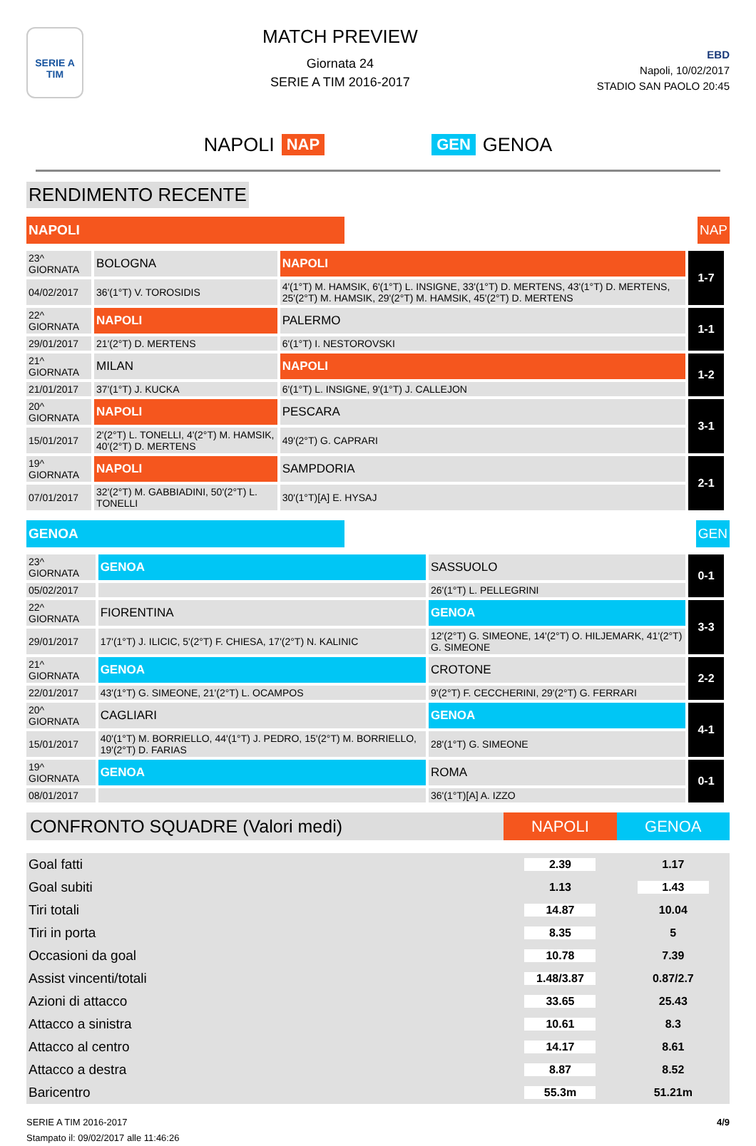SERIE A
TIM
MATCH PREVIEW
Giornata 24
SERIE A TIM 2016-2017
EBD
Napoli, 10/02/2017
STADIO SAN PAOLO 20:45
NAPOLI NAP GEN GENOA
RENDIMENTO RECENTE
NAPOLI NAP
| 23^ GIORNATA | BOLOGNA | NAPOLI | 1-7 |
| 04/02/2017 | 36'(1°T) V. TOROSIDIS | 4'(1°T) M. HAMSIK, 6'(1°T) L. INSIGNE, 33'(1°T) D. MERTENS, 43'(1°T) D. MERTENS, 25'(2°T) M. HAMSIK, 29'(2°T) M. HAMSIK, 45'(2°T) D. MERTENS | |
| 22^ GIORNATA | NAPOLI | PALERMO | 1-1 |
| 29/01/2017 | 21'(2°T) D. MERTENS | 6'(1°T) I. NESTOROVSKI | |
| 21^ GIORNATA | MILAN | NAPOLI | 1-2 |
| 21/01/2017 | 37'(1°T) J. KUCKA | 6'(1°T) L. INSIGNE, 9'(1°T) J. CALLEJON | |
| 20^ GIORNATA | NAPOLI | PESCARA | 3-1 |
| 15/01/2017 | 2'(2°T) L. TONELLI, 4'(2°T) M. HAMSIK, 40'(2°T) D. MERTENS | 49'(2°T) G. CAPRARI | |
| 19^ GIORNATA | NAPOLI | SAMPDORIA | 2-1 |
| 07/01/2017 | 32'(2°T) M. GABBIADINI, 50'(2°T) L. TONELLI | 30'(1°T)[A] E. HYSAJ | |
GENOA GEN
| 23^ GIORNATA | GENOA | SASSUOLO | 0-1 |
| 05/02/2017 | | 26'(1°T) L. PELLEGRINI | |
| 22^ GIORNATA | FIORENTINA | GENOA | 3-3 |
| 29/01/2017 | 17'(1°T) J. ILICIC, 5'(2°T) F. CHIESA, 17'(2°T) N. KALINIC | 12'(2°T) G. SIMEONE, 14'(2°T) O. HILJEMARK, 41'(2°T) G. SIMEONE | |
| 21^ GIORNATA | GENOA | CROTONE | 2-2 |
| 22/01/2017 | 43'(1°T) G. SIMEONE, 21'(2°T) L. OCAMPOS | 9'(2°T) F. CECCHERINI, 29'(2°T) G. FERRARI | |
| 20^ GIORNATA | CAGLIARI | GENOA | 4-1 |
| 15/01/2017 | 40'(1°T) M. BORRIELLO, 44'(1°T) J. PEDRO, 15'(2°T) M. BORRIELLO, 19'(2°T) D. FARIAS | 28'(1°T) G. SIMEONE | |
| 19^ GIORNATA | GENOA | ROMA | 0-1 |
| 08/01/2017 | | 36'(1°T)[A] A. IZZO | |
| CONFRONTO SQUADRE (Valori medi) | NAPOLI | GENOA |
| --- | --- | --- |
| Goal fatti | 2.39 | 1.17 |
| Goal subiti | 1.13 | 1.43 |
| Tiri totali | 14.87 | 10.04 |
| Tiri in porta | 8.35 | 5 |
| Occasioni da goal | 10.78 | 7.39 |
| Assist vincenti/totali | 1.48/3.87 | 0.87/2.7 |
| Azioni di attacco | 33.65 | 25.43 |
| Attacco a sinistra | 10.61 | 8.3 |
| Attacco al centro | 14.17 | 8.61 |
| Attacco a destra | 8.87 | 8.52 |
| Baricentro | 55.3m | 51.21m |
SERIE A TIM 2016-2017
Stampato il: 09/02/2017 alle 11:46:26
4/9